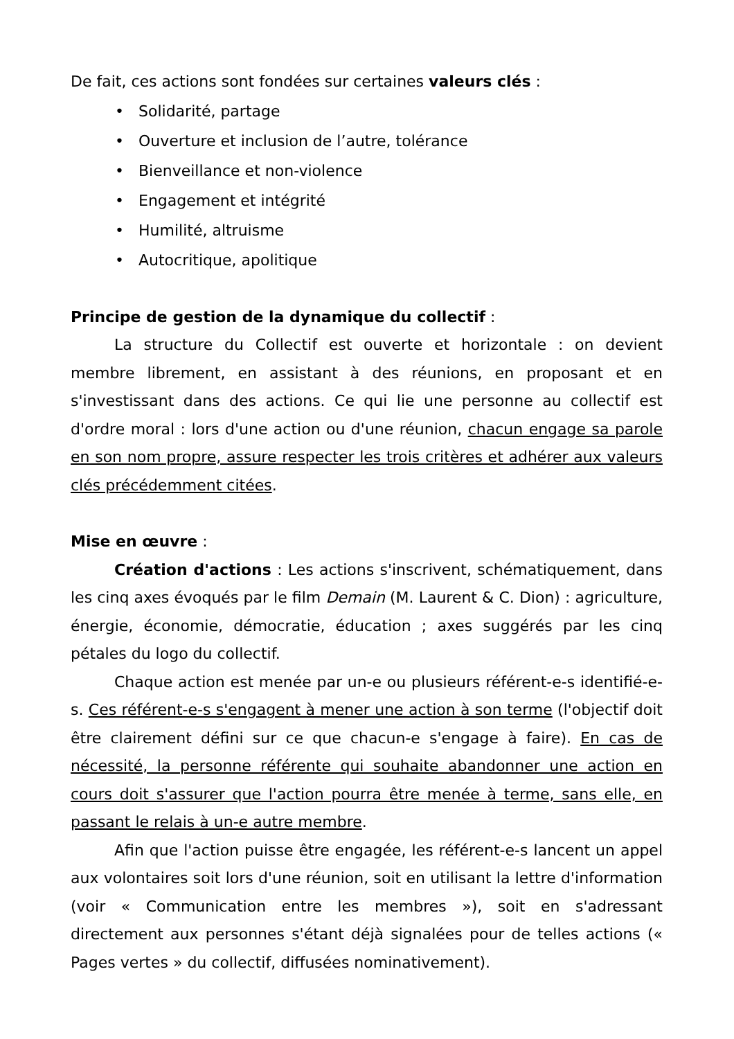De fait, ces actions sont fondées sur certaines valeurs clés :
• Solidarité, partage
• Ouverture et inclusion de l’autre, tolérance
• Bienveillance et non-violence
• Engagement et intégrité
• Humilité, altruisme
• Autocritique, apolitique
Principe de gestion de la dynamique du collectif :
La structure du Collectif est ouverte et horizontale : on devient membre librement, en assistant à des réunions, en proposant et en s'investissant dans des actions. Ce qui lie une personne au collectif est d'ordre moral : lors d'une action ou d'une réunion, chacun engage sa parole en son nom propre, assure respecter les trois critères et adhérer aux valeurs clés précédemment citées.
Mise en œuvre :
Création d'actions : Les actions s'inscrivent, schématiquement, dans les cinq axes évoqués par le film Demain (M. Laurent & C. Dion) : agriculture, énergie, économie, démocratie, éducation ; axes suggérés par les cinq pétales du logo du collectif.
Chaque action est menée par un-e ou plusieurs référent-e-s identifié-e-s. Ces référent-e-s s'engagent à mener une action à son terme (l'objectif doit être clairement défini sur ce que chacun-e s'engage à faire). En cas de nécessité, la personne référente qui souhaite abandonner une action en cours doit s'assurer que l'action pourra être menée à terme, sans elle, en passant le relais à un-e autre membre.
Afin que l'action puisse être engagée, les référent-e-s lancent un appel aux volontaires soit lors d'une réunion, soit en utilisant la lettre d'information (voir « Communication entre les membres »), soit en s'adressant directement aux personnes s'étant déjà signalées pour de telles actions (« Pages vertes » du collectif, diffusées nominativement).